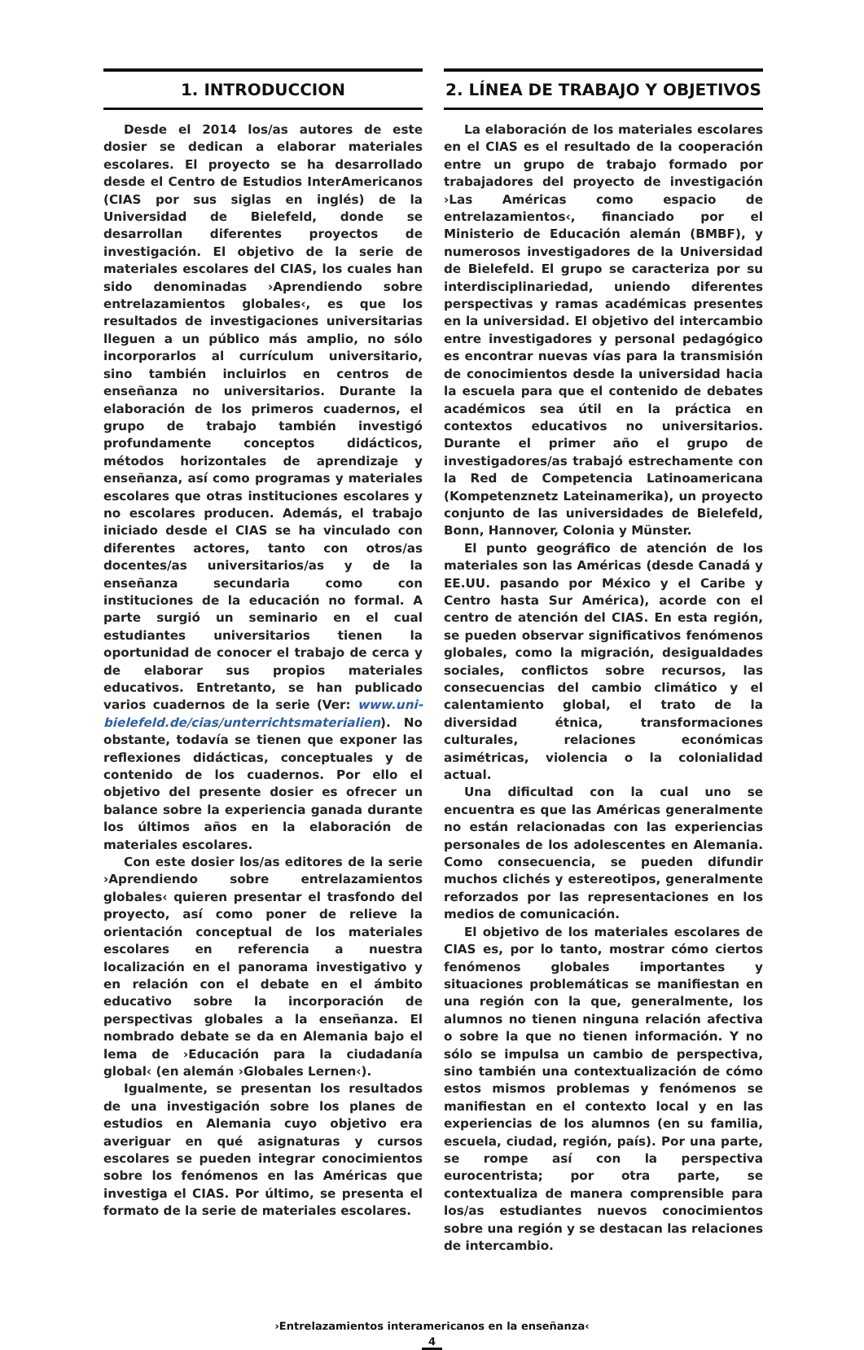1. INTRODUCCION
Desde el 2014 los/as autores de este dosier se dedican a elaborar materiales escolares. El proyecto se ha desarrollado desde el Centro de Estudios InterAmericanos (CIAS por sus siglas en inglés) de la Universidad de Bielefeld, donde se desarrollan diferentes proyectos de investigación. El objetivo de la serie de materiales escolares del CIAS, los cuales han sido denominadas ›Aprendiendo sobre entrelazamientos globales‹, es que los resultados de investigaciones universitarias lleguen a un público más amplio, no sólo incorporarlos al currículum universitario, sino también incluirlos en centros de enseñanza no universitarios. Durante la elaboración de los primeros cuadernos, el grupo de trabajo también investigó profundamente conceptos didácticos, métodos horizontales de aprendizaje y enseñanza, así como programas y materiales escolares que otras instituciones escolares y no escolares producen. Además, el trabajo iniciado desde el CIAS se ha vinculado con diferentes actores, tanto con otros/as docentes/as universitarios/as y de la enseñanza secundaria como con instituciones de la educación no formal. A parte surgió un seminario en el cual estudiantes universitarios tienen la oportunidad de conocer el trabajo de cerca y de elaborar sus propios materiales educativos. Entretanto, se han publicado varios cuadernos de la serie (Ver: www.uni-bielefeld.de/cias/unterrichtsmaterialien). No obstante, todavía se tienen que exponer las reflexiones didácticas, conceptuales y de contenido de los cuadernos. Por ello el objetivo del presente dosier es ofrecer un balance sobre la experiencia ganada durante los últimos años en la elaboración de materiales escolares.
Con este dosier los/as editores de la serie ›Aprendiendo sobre entrelazamientos globales‹ quieren presentar el trasfondo del proyecto, así como poner de relieve la orientación conceptual de los materiales escolares en referencia a nuestra localización en el panorama investigativo y en relación con el debate en el ámbito educativo sobre la incorporación de perspectivas globales a la enseñanza. El nombrado debate se da en Alemania bajo el lema de ›Educación para la ciudadanía global‹ (en alemán ›Globales Lernen‹).
Igualmente, se presentan los resultados de una investigación sobre los planes de estudios en Alemania cuyo objetivo era averiguar en qué asignaturas y cursos escolares se pueden integrar conocimientos sobre los fenómenos en las Américas que investiga el CIAS. Por último, se presenta el formato de la serie de materiales escolares.
2. LÍNEA DE TRABAJO Y OBJETIVOS
La elaboración de los materiales escolares en el CIAS es el resultado de la cooperación entre un grupo de trabajo formado por trabajadores del proyecto de investigación ›Las Américas como espacio de entrelazamientos‹, financiado por el Ministerio de Educación alemán (BMBF), y numerosos investigadores de la Universidad de Bielefeld. El grupo se caracteriza por su interdisciplinariedad, uniendo diferentes perspectivas y ramas académicas presentes en la universidad. El objetivo del intercambio entre investigadores y personal pedagógico es encontrar nuevas vías para la transmisión de conocimientos desde la universidad hacia la escuela para que el contenido de debates académicos sea útil en la práctica en contextos educativos no universitarios. Durante el primer año el grupo de investigadores/as trabajó estrechamente con la Red de Competencia Latinoamericana (Kompetenznetz Lateinamerika), un proyecto conjunto de las universidades de Bielefeld, Bonn, Hannover, Colonia y Münster.
El punto geográfico de atención de los materiales son las Américas (desde Canadá y EE.UU. pasando por México y el Caribe y Centro hasta Sur América), acorde con el centro de atención del CIAS. En esta región, se pueden observar significativos fenómenos globales, como la migración, desigualdades sociales, conflictos sobre recursos, las consecuencias del cambio climático y el calentamiento global, el trato de la diversidad étnica, transformaciones culturales, relaciones económicas asimétricas, violencia o la colonialidad actual.
Una dificultad con la cual uno se encuentra es que las Américas generalmente no están relacionadas con las experiencias personales de los adolescentes en Alemania. Como consecuencia, se pueden difundir muchos clichés y estereotipos, generalmente reforzados por las representaciones en los medios de comunicación.
El objetivo de los materiales escolares de CIAS es, por lo tanto, mostrar cómo ciertos fenómenos globales importantes y situaciones problemáticas se manifiestan en una región con la que, generalmente, los alumnos no tienen ninguna relación afectiva o sobre la que no tienen información. Y no sólo se impulsa un cambio de perspectiva, sino también una contextualización de cómo estos mismos problemas y fenómenos se manifiestan en el contexto local y en las experiencias de los alumnos (en su familia, escuela, ciudad, región, país). Por una parte, se rompe así con la perspectiva eurocentrista; por otra parte, se contextualiza de manera comprensible para los/as estudiantes nuevos conocimientos sobre una región y se destacan las relaciones de intercambio.
›Entrelazamientos interamericanos en la enseñanza‹
4